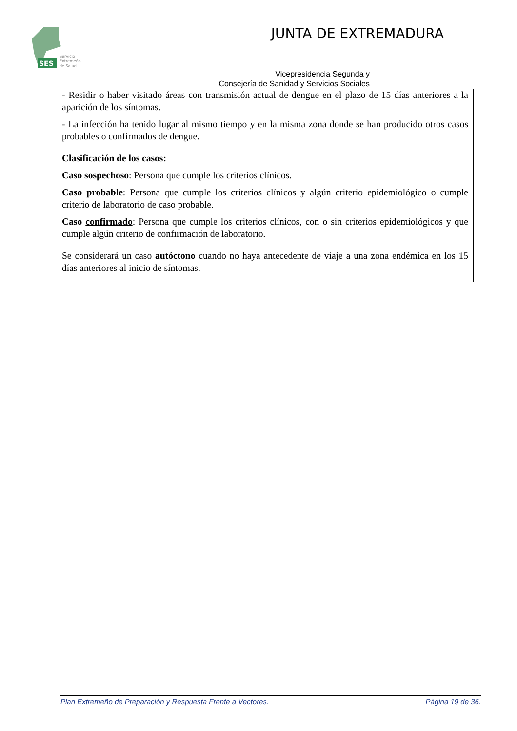SES
Servicio
Extremeño
de Salud
JUNTA DE EXTREMADURA
Vicepresidencia Segunda y
Consejería de Sanidad y Servicios Sociales
- Residir o haber visitado áreas con transmisión actual de dengue en el plazo de 15 días anteriores a la aparición de los síntomas.
- La infección ha tenido lugar al mismo tiempo y en la misma zona donde se han producido otros casos probables o confirmados de dengue.
Clasificación de los casos:
Caso sospechoso: Persona que cumple los criterios clínicos.
Caso probable: Persona que cumple los criterios clínicos y algún criterio epidemiológico o cumple criterio de laboratorio de caso probable.
Caso confirmado: Persona que cumple los criterios clínicos, con o sin criterios epidemiológicos y que cumple algún criterio de confirmación de laboratorio.
Se considerará un caso autóctono cuando no haya antecedente de viaje a una zona endémica en los 15 días anteriores al inicio de síntomas.
Plan Extremeño de Preparación y Respuesta Frente a Vectores. Página 19 de 36.